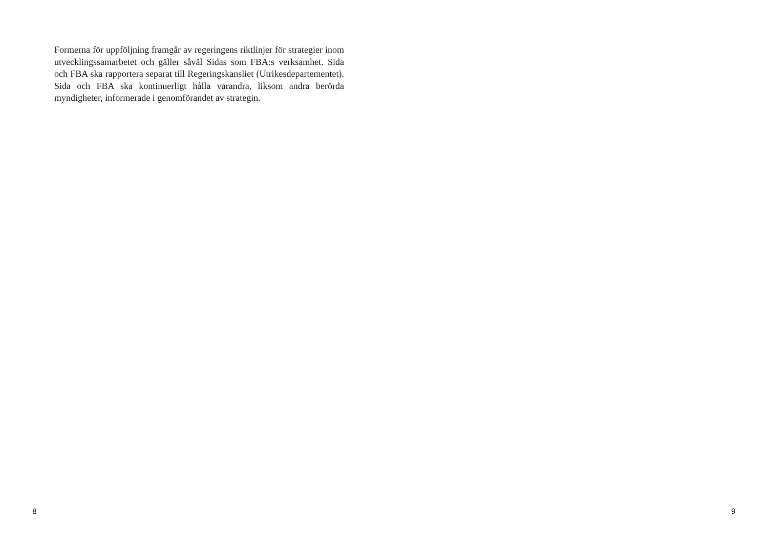Formerna för uppföljning framgår av regeringens riktlinjer för strate­gier inom utvecklingssamarbetet och gäller såväl Sidas som FBA:s verksamhet. Sida och FBA ska rapportera separat till Regeringskansliet (Utrikesdepartementet). Sida och FBA ska kontinuerligt hålla varandra, liksom andra berörda myndigheter, informerade i genomförandet av strategin.
8
9